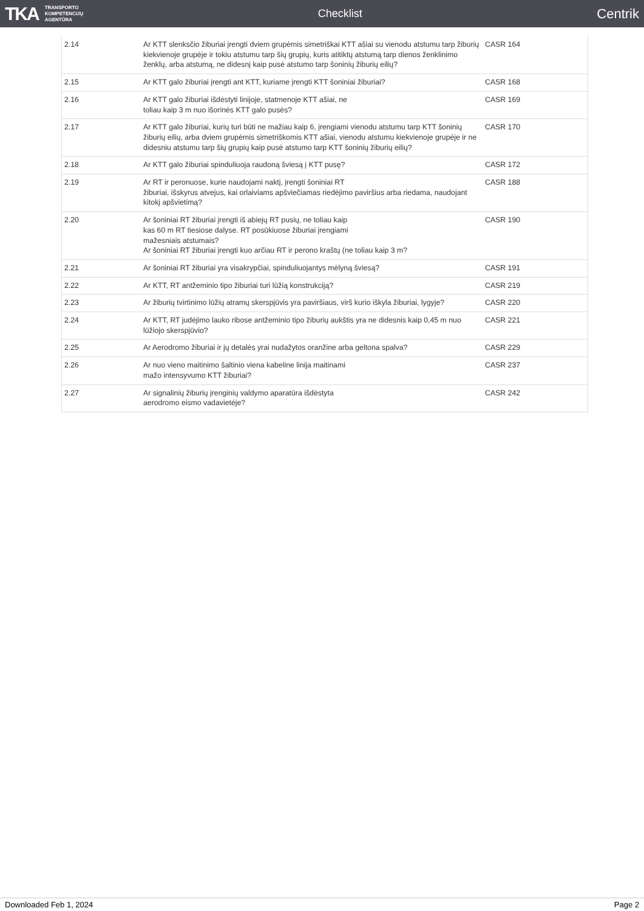TKA TRANSPORTO
KOMPETENCIJŲ
AGENTŪRA
Checklist
Centrik
| 2.14 | Ar KTT slenksčio žiburiai įrengti dviem grupėmis simetriškai KTT ašiai su vienodu atstumu tarp žiburių kiekvienoje grupėje ir tokiu atstumu tarp šių grupių, kuris atitiktų atstumą tarp dienos ženklinimo ženklų, arba atstumą, ne didesnį kaip pusė atstumo tarp šoninių žiburių eilių? | CASR 164 |
| 2.15 | Ar KTT galo žiburiai įrengti ant KTT, kuriame įrengti KTT šoniniai žiburiai? | CASR 168 |
| 2.16 | Ar KTT galo žiburiai išdėstyti linijoje, statmenoje KTT ašiai, ne toliau kaip 3 m nuo išorinės KTT galo pusės? | CASR 169 |
| 2.17 | Ar KTT galo žiburiai, kurių turi būti ne mažiau kaip 6, įrengiami vienodu atstumu tarp KTT šoninių žiburių eilių, arba dviem grupėmis simetriškomis KTT ašiai, vienodu atstumu kiekvienoje grupėje ir ne didesniu atstumu tarp šių grupių kaip pusė atstumo tarp KTT šoninių žiburių eilių? | CASR 170 |
| 2.18 | Ar KTT galo žiburiai spinduliuoja raudoną šviesą į KTT pusę? | CASR 172 |
| 2.19 | Ar RT ir peronuose, kurie naudojami naktį, įrengti šoniniai RT žiburiai, išskyrus atvejus, kai orlaiviams apšviečiamas riedėjimo paviršius arba riedama, naudojant kitokį apšvietimą? | CASR 188 |
| 2.20 | Ar šoniniai RT žiburiai įrengti iš abiejų RT pusių, ne toliau kaip kas 60 m RT tiesiose dalyse. RT posūkiuose žiburiai įrengiami mažesniais atstumais? Ar šoniniai RT žiburiai įrengti kuo arčiau RT ir perono kraštų (ne toliau kaip 3 m? | CASR 190 |
| 2.21 | Ar šoniniai RT žiburiai yra visakrypčiai, spinduliuojantys mėlyną šviesą? | CASR 191 |
| 2.22 | Ar KTT, RT antžeminio tipo žiburiai turi lūžią konstrukciją? | CASR 219 |
| 2.23 | Ar žiburių tvirtinimo lūžių atramų skerspjūvis yra paviršiaus, virš kurio iškyla žiburiai, lygyje? | CASR 220 |
| 2.24 | Ar KTT, RT judėjimo lauko ribose antžeminio tipo žiburių aukštis yra ne didesnis kaip 0,45 m nuo lūžiojo skerspjūvio? | CASR 221 |
| 2.25 | Ar Aerodromo žiburiai ir jų detalės yrai nudažytos oranžine arba geltona spalva? | CASR 229 |
| 2.26 | Ar nuo vieno maitinimo šaltinio viena kabeline linija maitinami mažo intensyvumo KTT žiburiai? | CASR 237 |
| 2.27 | Ar signalinių žiburių įrenginių valdymo aparatūra išdėstyta aerodromo eismo vadavietėje? | CASR 242 |
Downloaded Feb 1, 2024 Page 2